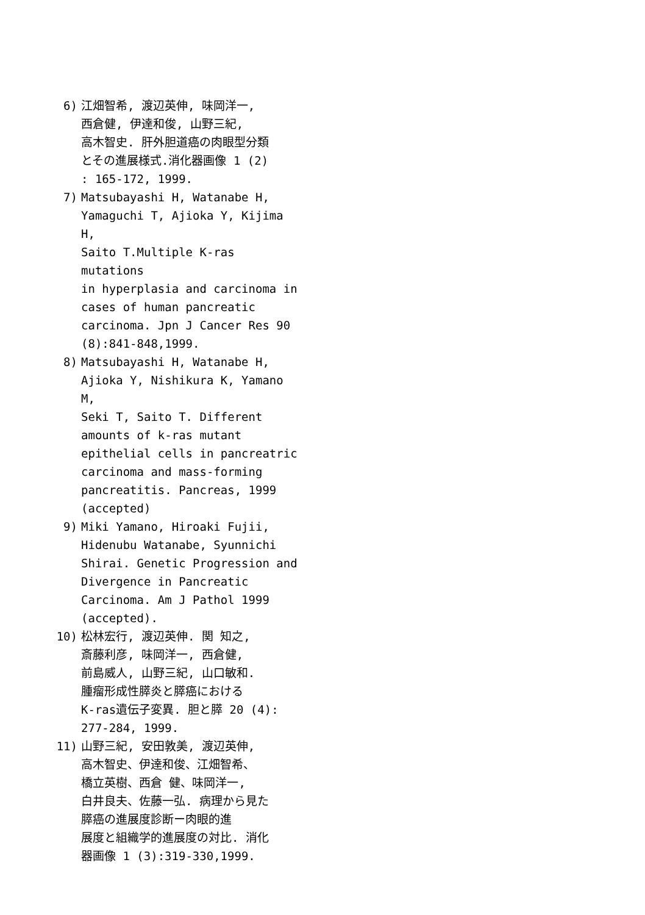6) 江畑智希, 渡辺英伸, 味岡洋一,
西倉健, 伊達和俊, 山野三紀,
高木智史. 肝外胆道癌の肉眼型分類
とその進展様式.消化器画像 1 (2)
: 165-172, 1999.
7) Matsubayashi H, Watanabe H,
Yamaguchi T, Ajioka Y, Kijima H,
Saito T.Multiple K-ras mutations
in hyperplasia and carcinoma in
cases of human pancreatic
carcinoma. Jpn J Cancer Res 90
(8):841-848,1999.
8) Matsubayashi H, Watanabe H,
Ajioka Y, Nishikura K, Yamano M,
Seki T, Saito T. Different
amounts of k-ras mutant
epithelial cells in pancreatric
carcinoma and mass-forming
pancreatitis. Pancreas, 1999
(accepted)
9) Miki Yamano, Hiroaki Fujii,
Hidenubu Watanabe, Syunnichi
Shirai. Genetic Progression and
Divergence in Pancreatic
Carcinoma. Am J Pathol 1999
(accepted).
10) 松林宏行, 渡辺英伸. 関 知之,
斎藤利彦, 味岡洋一, 西倉健,
前島威人, 山野三紀, 山口敏和.
腫瘤形成性膵炎と膵癌における
K-ras遺伝子変異. 胆と膵 20 (4):
277-284, 1999.
11) 山野三紀, 安田敦美, 渡辺英伸,
高木智史、伊達和俊、江畑智希、
橋立英樹、西倉 健、味岡洋一,
白井良夫、佐藤一弘. 病理から見た
膵癌の進展度診断ー肉眼的進
展度と組織学的進展度の対比. 消化
器画像 1 (3):319-330,1999.